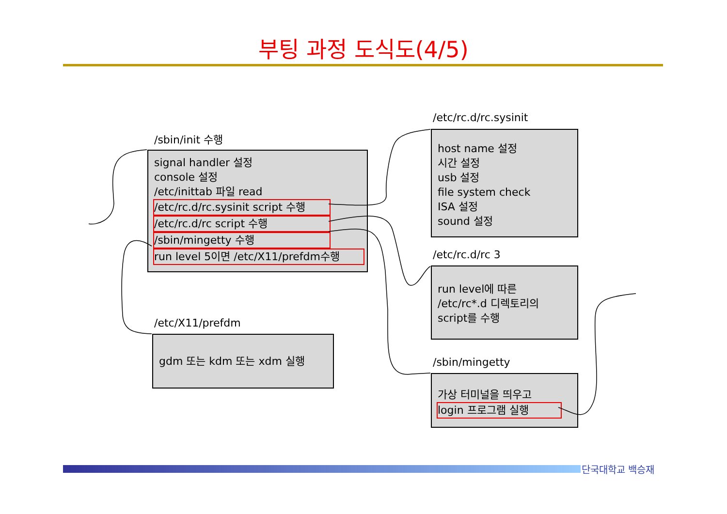부팅 과정 도식도(4/5)
/sbin/init 수행
signal handler 설정
console 설정
/etc/inittab 파일 read
/etc/rc.d/rc.sysinit script 수행
/etc/rc.d/rc script 수행
/sbin/mingetty 수행
run level 5이면 /etc/X11/prefdm수행
/etc/rc.d/rc.sysinit
host name 설정
시간 설정
usb 설정
file system check
ISA 설정
sound 설정
/etc/rc.d/rc 3
run level에 따른
/etc/rc*.d 디렉토리의
script를 수행
/etc/X11/prefdm
gdm 또는 kdm 또는 xdm 실행
/sbin/mingetty
가상 터미널을 띄우고
login 프로그램 실행
단국대학교 백승재